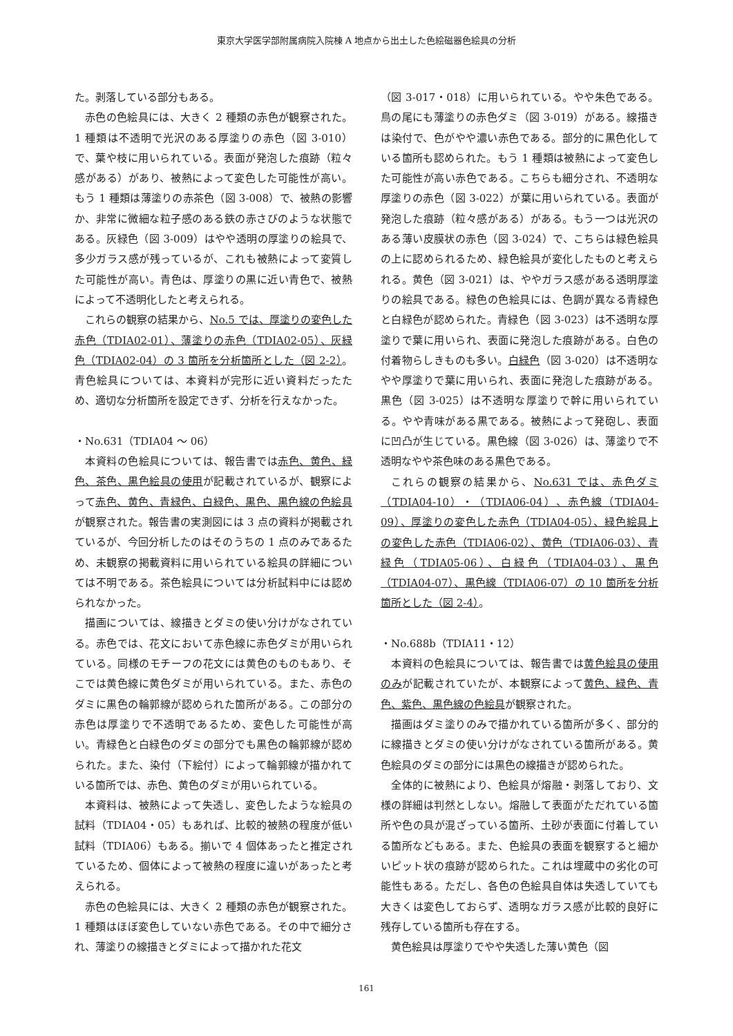東京大学医学部附属病院入院棟 A 地点から出土した色絵磁器色絵具の分析
た。剥落している部分もある。
赤色の色絵具には、大きく 2 種類の赤色が観察された。1 種類は不透明で光沢のある厚塗りの赤色（図 3-010）で、葉や枝に用いられている。表面が発泡した痕跡（粒々感がある）があり、被熱によって変色した可能性が高い。もう 1 種類は薄塗りの赤茶色（図 3-008）で、被熱の影響か、非常に微細な粒子感のある鉄の赤さびのような状態である。灰緑色（図 3-009）はやや透明の厚塗りの絵具で、多少ガラス感が残っているが、これも被熱によって変質した可能性が高い。青色は、厚塗りの黒に近い青色で、被熱によって不透明化したと考えられる。
これらの観察の結果から、No.5 では、厚塗りの変色した赤色（TDIA02-01）、薄塗りの赤色（TDIA02-05）、灰緑色（TDIA02-04）の 3 箇所を分析箇所とした（図 2-2）。青色絵具については、本資料が完形に近い資料だったため、適切な分析箇所を設定できず、分析を行えなかった。
・No.631（TDIA04 ～ 06）
本資料の色絵具については、報告書では赤色、黄色、緑色、茶色、黒色絵具の使用が記載されているが、観察によって赤色、黄色、青緑色、白緑色、黒色、黒色線の色絵具が観察された。報告書の実測図には 3 点の資料が掲載されているが、今回分析したのはそのうちの 1 点のみであるため、未観察の掲載資料に用いられている絵具の詳細については不明である。茶色絵具については分析試料中には認められなかった。
描画については、線描きとダミの使い分けがなされている。赤色では、花文において赤色線に赤色ダミが用いられている。同様のモチーフの花文には黄色のものもあり、そこでは黄色線に黄色ダミが用いられている。また、赤色のダミに黒色の輪郭線が認められた箇所がある。この部分の赤色は厚塗りで不透明であるため、変色した可能性が高い。青緑色と白緑色のダミの部分でも黒色の輪郭線が認められた。また、染付（下絵付）によって輪郭線が描かれている箇所では、赤色、黄色のダミが用いられている。
本資料は、被熱によって失透し、変色したような絵具の試料（TDIA04・05）もあれば、比較的被熱の程度が低い試料（TDIA06）もある。揃いで 4 個体あったと推定されているため、個体によって被熱の程度に違いがあったと考えられる。
赤色の色絵具には、大きく 2 種類の赤色が観察された。1 種類はほぼ変色していない赤色である。その中で細分され、薄塗りの線描きとダミによって描かれた花文
（図 3-017・018）に用いられている。やや朱色である。鳥の尾にも薄塗りの赤色ダミ（図 3-019）がある。線描きは染付で、色がやや濃い赤色である。部分的に黒色化している箇所も認められた。もう 1 種類は被熱によって変色した可能性が高い赤色である。こちらも細分され、不透明な厚塗りの赤色（図 3-022）が葉に用いられている。表面が発泡した痕跡（粒々感がある）がある。もう一つは光沢のある薄い皮膜状の赤色（図 3-024）で、こちらは緑色絵具の上に認められるため、緑色絵具が変化したものと考えられる。黄色（図 3-021）は、ややガラス感がある透明厚塗りの絵具である。緑色の色絵具には、色調が異なる青緑色と白緑色が認められた。青緑色（図 3-023）は不透明な厚塗りで葉に用いられ、表面に発泡した痕跡がある。白色の付着物らしきものも多い。白緑色（図 3-020）は不透明なやや厚塗りで葉に用いられ、表面に発泡した痕跡がある。黒色（図 3-025）は不透明な厚塗りで幹に用いられている。やや青味がある黒である。被熱によって発砲し、表面に凹凸が生じている。黒色線（図 3-026）は、薄塗りで不透明なやや茶色味のある黒色である。
これらの観察の結果から、No.631 では、赤色ダミ（TDIA04-10）・（TDIA06-04）、赤色線（TDIA04-09）、厚塗りの変色した赤色（TDIA04-05）、緑色絵具上の変色した赤色（TDIA06-02）、黄色（TDIA06-03）、青緑色（TDIA05-06）、白緑色（TDIA04-03）、黒色（TDIA04-07）、黒色線（TDIA06-07）の 10 箇所を分析箇所とした（図 2-4）。
・No.688b（TDIA11・12）
本資料の色絵具については、報告書では黄色絵具の使用のみが記載されていたが、本観察によって黄色、緑色、青色、紫色、黒色線の色絵具が観察された。
描画はダミ塗りのみで描かれている箇所が多く、部分的に線描きとダミの使い分けがなされている箇所がある。黄色絵具のダミの部分には黒色の線描きが認められた。
全体的に被熱により、色絵具が熔融・剥落しており、文様の詳細は判然としない。熔融して表面がただれている箇所や色の具が混ざっている箇所、土砂が表面に付着している箇所などもある。また、色絵具の表面を観察すると細かいピット状の痕跡が認められた。これは埋蔵中の劣化の可能性もある。ただし、各色の色絵具自体は失透していても大きくは変色しておらず、透明なガラス感が比較的良好に残存している箇所も存在する。
黄色絵具は厚塗りでやや失透した薄い黄色（図
161